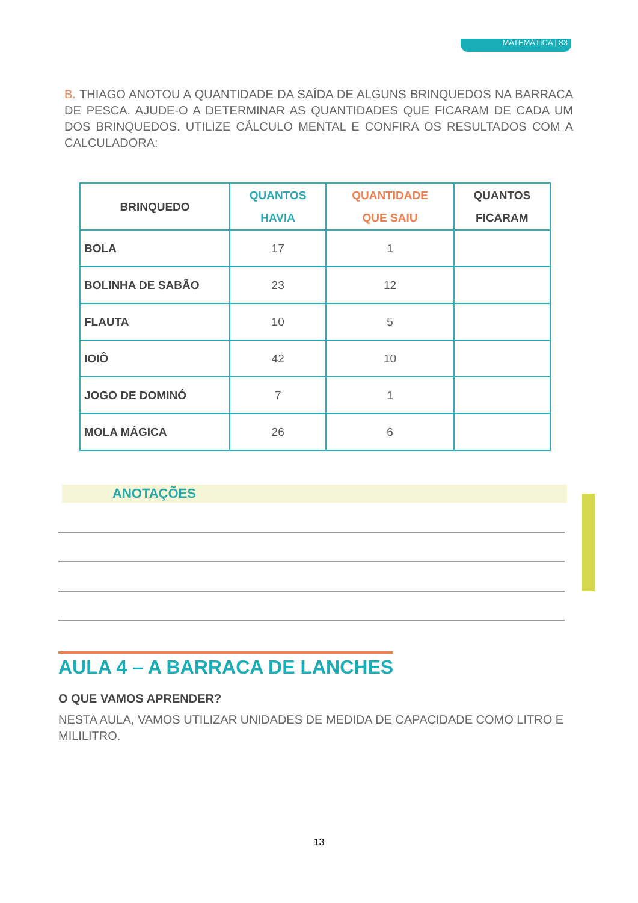MATEMÁTICA | 83
B. THIAGO ANOTOU A QUANTIDADE DA SAÍDA DE ALGUNS BRINQUEDOS NA BARRACA DE PESCA. AJUDE-O A DETERMINAR AS QUANTIDADES QUE FICARAM DE CADA UM DOS BRINQUEDOS. UTILIZE CÁLCULO MENTAL E CONFIRA OS RESULTADOS COM A CALCULADORA:
| BRINQUEDO | QUANTOS HAVIA | QUANTIDADE QUE SAIU | QUANTOS FICARAM |
| --- | --- | --- | --- |
| BOLA | 17 | 1 | |
| BOLINHA DE SABÃO | 23 | 12 | |
| FLAUTA | 10 | 5 | |
| IOIÔ | 42 | 10 | |
| JOGO DE DOMINÓ | 7 | 1 | |
| MOLA MÁGICA | 26 | 6 | |
ANOTAÇÕES
AULA 4 – A BARRACA DE LANCHES
O QUE VAMOS APRENDER?
NESTA AULA, VAMOS UTILIZAR UNIDADES DE MEDIDA DE CAPACIDADE COMO LITRO E MILILITRO.
13